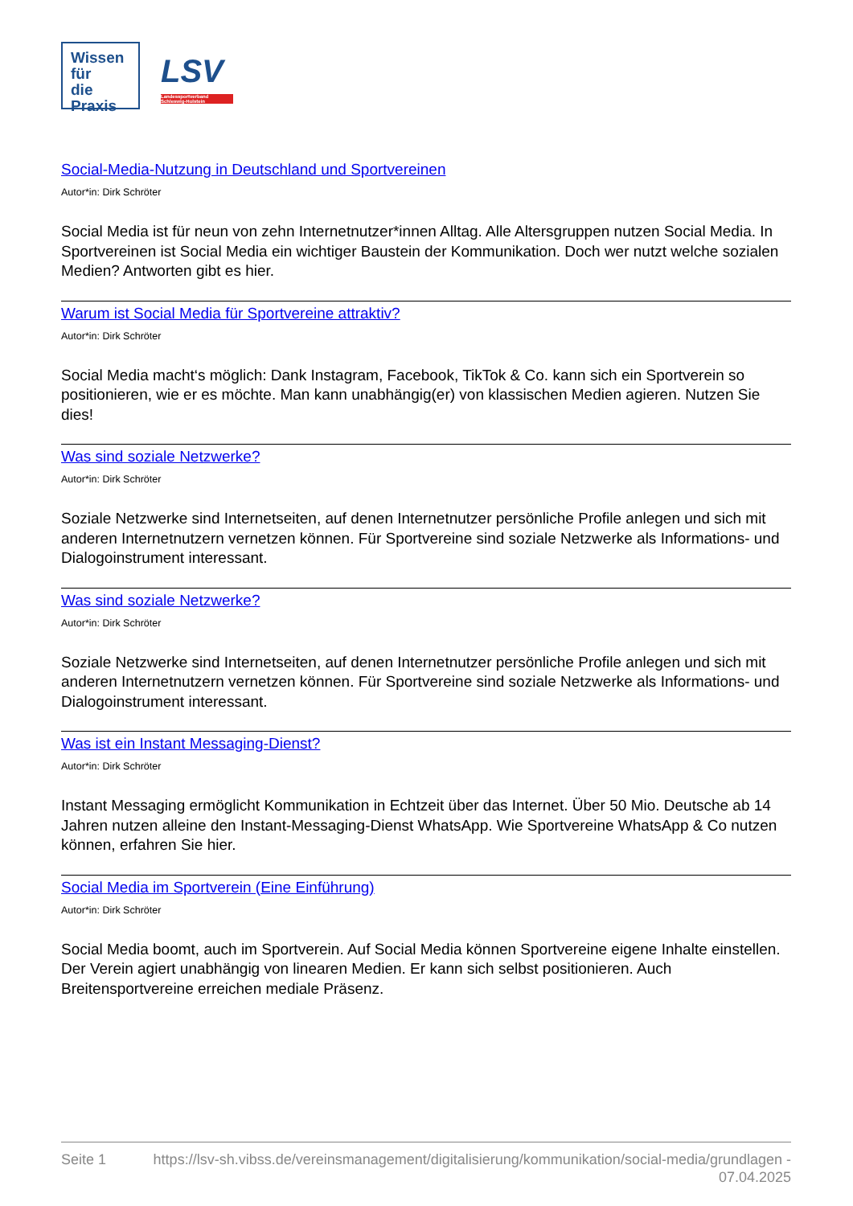Wissen für
die Praxis
LSV
Landessportverband Schleswig-Holstein
Social-Media-Nutzung in Deutschland und Sportvereinen
Autor*in: Dirk Schröter
Social Media ist für neun von zehn Internetnutzer*innen Alltag. Alle Altersgruppen nutzen Social Media. In Sportvereinen ist Social Media ein wichtiger Baustein der Kommunikation. Doch wer nutzt welche sozialen Medien? Antworten gibt es hier.
Warum ist Social Media für Sportvereine attraktiv?
Autor*in: Dirk Schröter
Social Media macht‘s möglich: Dank Instagram, Facebook, TikTok & Co. kann sich ein Sportverein so positionieren, wie er es möchte. Man kann unabhängig(er) von klassischen Medien agieren. Nutzen Sie dies!
Was sind soziale Netzwerke?
Autor*in: Dirk Schröter
Soziale Netzwerke sind Internetseiten, auf denen Internetnutzer persönliche Profile anlegen und sich mit anderen Internetnutzern vernetzen können. Für Sportvereine sind soziale Netzwerke als Informations- und Dialogoinstrument interessant.
Was sind soziale Netzwerke?
Autor*in: Dirk Schröter
Soziale Netzwerke sind Internetseiten, auf denen Internetnutzer persönliche Profile anlegen und sich mit anderen Internetnutzern vernetzen können. Für Sportvereine sind soziale Netzwerke als Informations- und Dialogoinstrument interessant.
Was ist ein Instant Messaging-Dienst?
Autor*in: Dirk Schröter
Instant Messaging ermöglicht Kommunikation in Echtzeit über das Internet. Über 50 Mio. Deutsche ab 14 Jahren nutzen alleine den Instant-Messaging-Dienst WhatsApp. Wie Sportvereine WhatsApp & Co nutzen können, erfahren Sie hier.
Social Media im Sportverein (Eine Einführung)
Autor*in: Dirk Schröter
Social Media boomt, auch im Sportverein. Auf Social Media können Sportvereine eigene Inhalte einstellen. Der Verein agiert unabhängig von linearen Medien. Er kann sich selbst positionieren. Auch Breitensportvereine erreichen mediale Präsenz.
Seite 1 https://lsv-sh.vibss.de/vereinsmanagement/digitalisierung/kommunikation/social-media/grundlagen - 07.04.2025